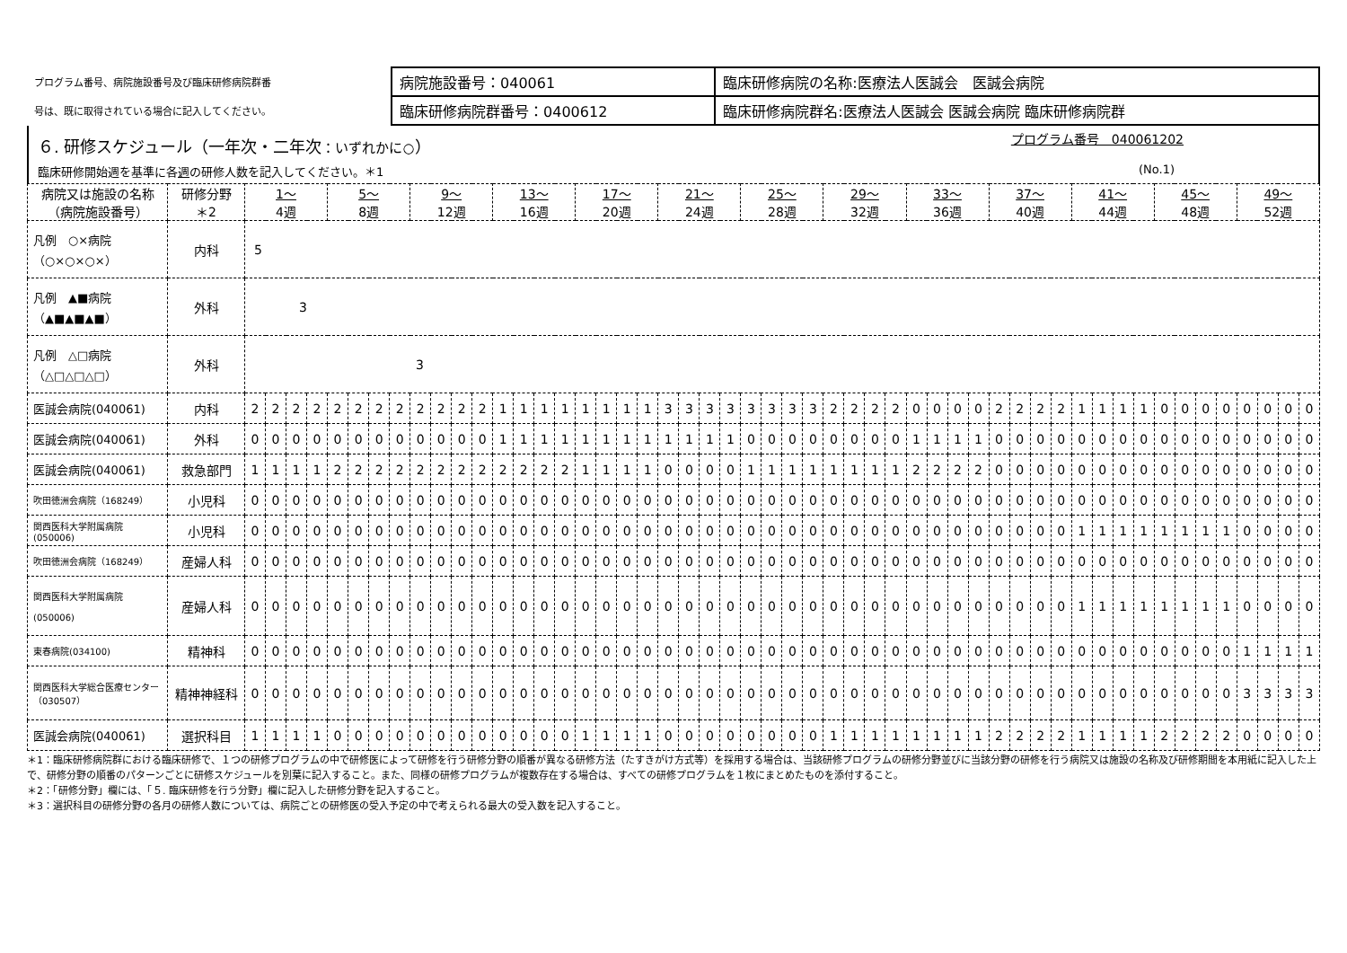| プログラム番号、病院施設番号及び臨床研修病院群番 | 病院施設番号：040061 | 臨床研修病院の名称:医療法人医誠会 医誠会病院 |
| 号は、既に取得されている場合に記入してください。 | 臨床研修病院群番号：0400612 | 臨床研修病院群名:医療法人医誠会 医誠会病院 臨床研修病院群 |
６. 研修スケジュール（一年次・二年次：いずれかに○） プログラム番号　040061202
臨床研修開始週を基準に各週の研修人数を記入してください。＊1 (No.1)
| 病院又は施設の名称 （病院施設番号） | 研修分野 ＊2 | 1～ 4週 | | | | 5～ 8週 | | | | 9～ 12週 | | | | 13～ 16週 | | | | 17～ 20週 | | | | 21～ 24週 | | | | 25～ 28週 | | | | 29～ 32週 | | | | 33～ 36週 | | | | 37～ 40週 | | | | 41～ 44週 | | | | 45～ 48週 | | | | 49～ 52週 | | | |
| --- | --- | --- | --- | --- | --- | --- | --- | --- | --- | --- | --- | --- | --- | --- | --- | --- | --- | --- | --- | --- | --- | --- | --- | --- | --- | --- | --- | --- | --- | --- | --- | --- | --- | --- | --- | --- | --- | --- | --- | --- | --- | --- | --- | --- | --- | --- | --- | --- | --- | --- | --- | --- | --- |
| 凡例 ○×病院 （○×○×○×） | 内科 | 5 | | | | | | | | | | | | | | | | | | | | | | | | | | | | | | | | | | | | | | | | | | | | | | | | | | | |
| 凡例 ▲■病院 （▲■▲■▲■） | 外科 | 3 | | | | | | | | | | | | | | | | | | | | | | | | | | | | | | | | | | | | | | | | | | | | | | | | | | | |
| 凡例 △□病院 （△□△□△□） | 外科 | 3 | | | | | | | | | | | | | | | | | | | | | | | | | | | | | | | | | | | | | | | | | | | | | | | | | | | |
| 医誠会病院(040061) | 内科 | 2 | 2 | 2 | 2 | 2 | 2 | 2 | 2 | 2 | 2 | 2 | 2 | 1 | 1 | 1 | 1 | 1 | 1 | 1 | 1 | 3 | 3 | 3 | 3 | 3 | 3 | 3 | 3 | 2 | 2 | 2 | 2 | 0 | 0 | 0 | 0 | 2 | 2 | 2 | 2 | 1 | 1 | 1 | 1 | 0 | 0 | 0 | 0 | 0 | 0 | 0 | 0 |
| 医誠会病院(040061) | 外科 | 0 | 0 | 0 | 0 | 0 | 0 | 0 | 0 | 0 | 0 | 0 | 0 | 1 | 1 | 1 | 1 | 1 | 1 | 1 | 1 | 1 | 1 | 1 | 1 | 0 | 0 | 0 | 0 | 0 | 0 | 0 | 0 | 1 | 1 | 1 | 1 | 0 | 0 | 0 | 0 | 0 | 0 | 0 | 0 | 0 | 0 | 0 | 0 | 0 | 0 | 0 | 0 |
| 医誠会病院(040061) | 救急部門 | 1 | 1 | 1 | 1 | 2 | 2 | 2 | 2 | 2 | 2 | 2 | 2 | 2 | 2 | 2 | 2 | 1 | 1 | 1 | 1 | 0 | 0 | 0 | 0 | 1 | 1 | 1 | 1 | 1 | 1 | 1 | 1 | 2 | 2 | 2 | 2 | 0 | 0 | 0 | 0 | 0 | 0 | 0 | 0 | 0 | 0 | 0 | 0 | 0 | 0 | 0 | 0 |
| 吹田徳洲会病院（168249） | 小児科 | 0 | 0 | 0 | 0 | 0 | 0 | 0 | 0 | 0 | 0 | 0 | 0 | 0 | 0 | 0 | 0 | 0 | 0 | 0 | 0 | 0 | 0 | 0 | 0 | 0 | 0 | 0 | 0 | 0 | 0 | 0 | 0 | 0 | 0 | 0 | 0 | 0 | 0 | 0 | 0 | 0 | 0 | 0 | 0 | 0 | 0 | 0 | 0 | 0 | 0 | 0 | 0 |
| 関西医科大学附属病院 (050006) | 小児科 | 0 | 0 | 0 | 0 | 0 | 0 | 0 | 0 | 0 | 0 | 0 | 0 | 0 | 0 | 0 | 0 | 0 | 0 | 0 | 0 | 0 | 0 | 0 | 0 | 0 | 0 | 0 | 0 | 0 | 0 | 0 | 0 | 0 | 0 | 0 | 0 | 0 | 0 | 0 | 0 | 1 | 1 | 1 | 1 | 1 | 1 | 1 | 1 | 0 | 0 | 0 | 0 |
| 吹田徳洲会病院（168249） | 産婦人科 | 0 | 0 | 0 | 0 | 0 | 0 | 0 | 0 | 0 | 0 | 0 | 0 | 0 | 0 | 0 | 0 | 0 | 0 | 0 | 0 | 0 | 0 | 0 | 0 | 0 | 0 | 0 | 0 | 0 | 0 | 0 | 0 | 0 | 0 | 0 | 0 | 0 | 0 | 0 | 0 | 0 | 0 | 0 | 0 | 0 | 0 | 0 | 0 | 0 | 0 | 0 | 0 |
| 関西医科大学附属病院 (050006) | 産婦人科 | 0 | 0 | 0 | 0 | 0 | 0 | 0 | 0 | 0 | 0 | 0 | 0 | 0 | 0 | 0 | 0 | 0 | 0 | 0 | 0 | 0 | 0 | 0 | 0 | 0 | 0 | 0 | 0 | 0 | 0 | 0 | 0 | 0 | 0 | 0 | 0 | 0 | 0 | 0 | 0 | 1 | 1 | 1 | 1 | 1 | 1 | 1 | 1 | 0 | 0 | 0 | 0 |
| 東春病院(034100) | 精神科 | 0 | 0 | 0 | 0 | 0 | 0 | 0 | 0 | 0 | 0 | 0 | 0 | 0 | 0 | 0 | 0 | 0 | 0 | 0 | 0 | 0 | 0 | 0 | 0 | 0 | 0 | 0 | 0 | 0 | 0 | 0 | 0 | 0 | 0 | 0 | 0 | 0 | 0 | 0 | 0 | 0 | 0 | 0 | 0 | 0 | 0 | 0 | 0 | 1 | 1 | 1 | 1 |
| 関西医科大学総合医療センター（030507） | 精神神経科 | 0 | 0 | 0 | 0 | 0 | 0 | 0 | 0 | 0 | 0 | 0 | 0 | 0 | 0 | 0 | 0 | 0 | 0 | 0 | 0 | 0 | 0 | 0 | 0 | 0 | 0 | 0 | 0 | 0 | 0 | 0 | 0 | 0 | 0 | 0 | 0 | 0 | 0 | 0 | 0 | 0 | 0 | 0 | 0 | 0 | 0 | 0 | 0 | 3 | 3 | 3 | 3 |
| 医誠会病院(040061) | 選択科目 | 1 | 1 | 1 | 1 | 0 | 0 | 0 | 0 | 0 | 0 | 0 | 0 | 0 | 0 | 0 | 0 | 1 | 1 | 1 | 1 | 0 | 0 | 0 | 0 | 0 | 0 | 0 | 0 | 1 | 1 | 1 | 1 | 1 | 1 | 1 | 1 | 2 | 2 | 2 | 2 | 1 | 1 | 1 | 1 | 2 | 2 | 2 | 2 | 0 | 0 | 0 | 0 |
＊1：臨床研修病院群における臨床研修で、１つの研修プログラムの中で研修医によって研修を行う研修分野の順番が異なる研修方法（たすきがけ方式等）を採用する場合は、当該研修プログラムの研修分野並びに当該分野の研修を行う病院又は施設の名称及び研修期間を本用紙に記入した上で、研修分野の順番のパターンごとに研修スケジュールを別葉に記入すること。また、同様の研修プログラムが複数存在する場合は、すべての研修プログラムを１枚にまとめたものを添付すること。
＊2：「研修分野」欄には、「５. 臨床研修を行う分野」欄に記入した研修分野を記入すること。
＊3：選択科目の研修分野の各月の研修人数については、病院ごとの研修医の受入予定の中で考えられる最大の受入数を記入すること。